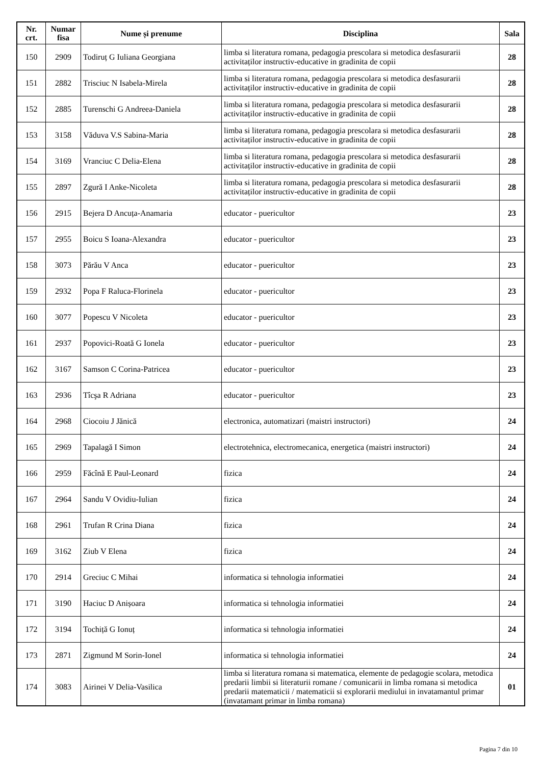| Nr. crt. | Numar fisa | Nume și prenume | Disciplina | Sala |
| --- | --- | --- | --- | --- |
| 150 | 2909 | Todiruț G Iuliana Georgiana | limba si literatura romana, pedagogia prescolara si metodica desfasurarii activitaților instructiv-educative in gradinita de copii | 28 |
| 151 | 2882 | Trisciuc N Isabela-Mirela | limba si literatura romana, pedagogia prescolara si metodica desfasurarii activitaților instructiv-educative in gradinita de copii | 28 |
| 152 | 2885 | Turenschi G Andreea-Daniela | limba si literatura romana, pedagogia prescolara si metodica desfasurarii activitaților instructiv-educative in gradinita de copii | 28 |
| 153 | 3158 | Văduva V.S Sabina-Maria | limba si literatura romana, pedagogia prescolara si metodica desfasurarii activitaților instructiv-educative in gradinita de copii | 28 |
| 154 | 3169 | Vranciuc C Delia-Elena | limba si literatura romana, pedagogia prescolara si metodica desfasurarii activitaților instructiv-educative in gradinita de copii | 28 |
| 155 | 2897 | Zgură I Anke-Nicoleta | limba si literatura romana, pedagogia prescolara si metodica desfasurarii activitaților instructiv-educative in gradinita de copii | 28 |
| 156 | 2915 | Bejera D Ancuța-Anamaria | educator - puericultor | 23 |
| 157 | 2955 | Boicu S Ioana-Alexandra | educator - puericultor | 23 |
| 158 | 3073 | Părău V Anca | educator - puericultor | 23 |
| 159 | 2932 | Popa F Raluca-Florinela | educator - puericultor | 23 |
| 160 | 3077 | Popescu V Nicoleta | educator - puericultor | 23 |
| 161 | 2937 | Popovici-Roată G Ionela | educator - puericultor | 23 |
| 162 | 3167 | Samson C Corina-Patricea | educator - puericultor | 23 |
| 163 | 2936 | Tîcşa R Adriana | educator - puericultor | 23 |
| 164 | 2968 | Ciocoiu J Jănică | electronica, automatizari (maistri instructori) | 24 |
| 165 | 2969 | Tapalagă I Simon | electrotehnica, electromecanica, energetica (maistri instructori) | 24 |
| 166 | 2959 | Făcînă E Paul-Leonard | fizica | 24 |
| 167 | 2964 | Sandu V Ovidiu-Iulian | fizica | 24 |
| 168 | 2961 | Trufan R Crina Diana | fizica | 24 |
| 169 | 3162 | Ziub V Elena | fizica | 24 |
| 170 | 2914 | Greciuc C Mihai | informatica si tehnologia informatiei | 24 |
| 171 | 3190 | Haciuc D Anișoara | informatica si tehnologia informatiei | 24 |
| 172 | 3194 | Tochiță G Ionuț | informatica si tehnologia informatiei | 24 |
| 173 | 2871 | Zigmund M Sorin-Ionel | informatica si tehnologia informatiei | 24 |
| 174 | 3083 | Airinei V Delia-Vasilica | limba si literatura romana si matematica, elemente de pedagogie scolara, metodica predarii limbii si literaturii romane / comunicarii in limba romana si metodica predarii matematicii / matematicii si explorarii mediului in invatamantul primar (invatamant primar in limba romana) | 01 |
Pagina 7 din 10